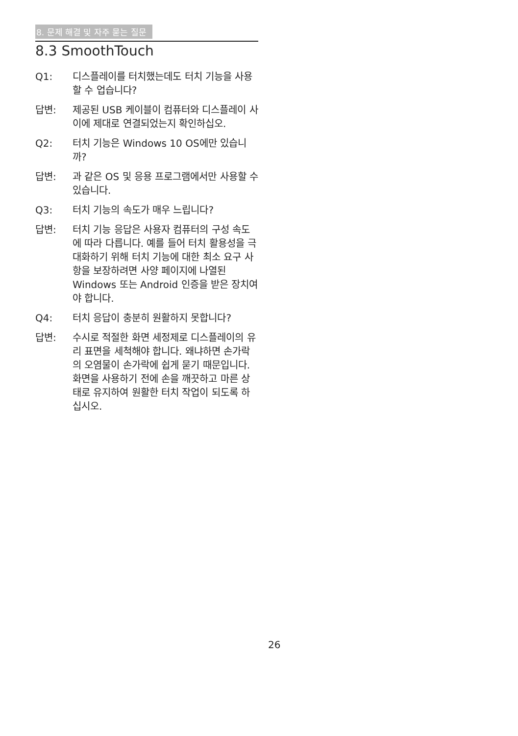8. 문제 해결 및 자주 묻는 질문
8.3 SmoothTouch
Q1: 디스플레이를 터치했는데도 터치 기능을 사용할 수 업습니다?
답변: 제공된 USB 케이블이 컴퓨터와 디스플레이 사이에 제대로 연결되었는지 확인하십오.
Q2: 터치 기능은 Windows 10 OS에만 있습니까?
답변: 과 같은 OS 및 응용 프로그램에서만 사용할 수 있습니다.
Q3: 터치 기능의 속도가 매우 느립니다?
답변: 터치 기능 응답은 사용자 컴퓨터의 구성 속도에 따라 다릅니다. 예를 들어 터치 활용성을 극대화하기 위해 터치 기능에 대한 최소 요구 사항을 보장하려면 사양 페이지에 나열된 Windows 또는 Android 인증을 받은 장치여야 합니다.
Q4: 터치 응답이 충분히 원활하지 못합니다?
답변: 수시로 적절한 화면 세정제로 디스플레이의 유리 표면을 세척해야 합니다. 왜냐하면 손가락의 오염물이 손가락에 쉽게 묻기 때문입니다. 화면을 사용하기 전에 손을 깨끗하고 마른 상태로 유지하여 원활한 터치 작업이 되도록 하십시오.
26